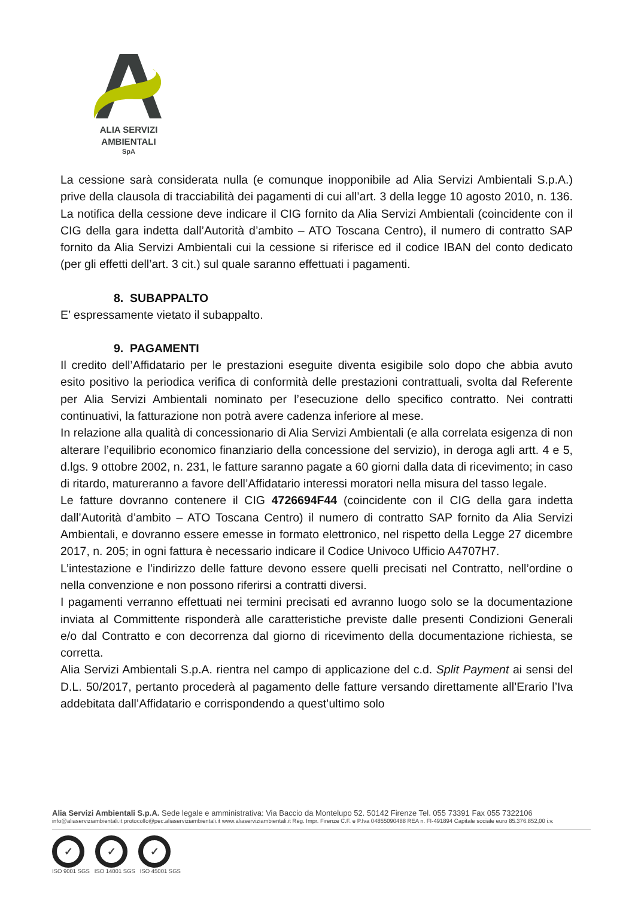ALIA SERVIZI
AMBIENTALI
SpA
La cessione sarà considerata nulla (e comunque inopponibile ad Alia Servizi Ambientali S.p.A.) prive della clausola di tracciabilità dei pagamenti di cui all’art. 3 della legge 10 agosto 2010, n. 136. La notifica della cessione deve indicare il CIG fornito da Alia Servizi Ambientali (coincidente con il CIG della gara indetta dall’Autorità d’ambito – ATO Toscana Centro), il numero di contratto SAP fornito da Alia Servizi Ambientali cui la cessione si riferisce ed il codice IBAN del conto dedicato (per gli effetti dell’art. 3 cit.) sul quale saranno effettuati i pagamenti.
8. SUBAPPALTO
E’ espressamente vietato il subappalto.
9. PAGAMENTI
Il credito dell’Affidatario per le prestazioni eseguite diventa esigibile solo dopo che abbia avuto esito positivo la periodica verifica di conformità delle prestazioni contrattuali, svolta dal Referente per Alia Servizi Ambientali nominato per l’esecuzione dello specifico contratto. Nei contratti continuativi, la fatturazione non potrà avere cadenza inferiore al mese.
In relazione alla qualità di concessionario di Alia Servizi Ambientali (e alla correlata esigenza di non alterare l’equilibrio economico finanziario della concessione del servizio), in deroga agli artt. 4 e 5, d.lgs. 9 ottobre 2002, n. 231, le fatture saranno pagate a 60 giorni dalla data di ricevimento; in caso di ritardo, matureranno a favore dell’Affidatario interessi moratori nella misura del tasso legale.
Le fatture dovranno contenere il CIG 4726694F44 (coincidente con il CIG della gara indetta dall’Autorità d’ambito – ATO Toscana Centro) il numero di contratto SAP fornito da Alia Servizi Ambientali, e dovranno essere emesse in formato elettronico, nel rispetto della Legge 27 dicembre 2017, n. 205; in ogni fattura è necessario indicare il Codice Univoco Ufficio A4707H7.
L’intestazione e l’indirizzo delle fatture devono essere quelli precisati nel Contratto, nell’ordine o nella convenzione e non possono riferirsi a contratti diversi.
I pagamenti verranno effettuati nei termini precisati ed avranno luogo solo se la documentazione inviata al Committente risponderà alle caratteristiche previste dalle presenti Condizioni Generali e/o dal Contratto e con decorrenza dal giorno di ricevimento della documentazione richiesta, se corretta.
Alia Servizi Ambientali S.p.A. rientra nel campo di applicazione del c.d. Split Payment ai sensi del D.L. 50/2017, pertanto procederà al pagamento delle fatture versando direttamente all’Erario l’Iva addebitata dall’Affidatario e corrispondendo a quest’ultimo solo
Alia Servizi Ambientali S.p.A. Sede legale e amministrativa: Via Baccio da Montelupo 52. 50142 Firenze Tel. 055 73391 Fax 055 7322106
info@aliaserviziambientali.it protocollo@pec.aliaserviziambientali.it www.aliaserviziambientali.it Reg. Impr. Firenze C.F. e P.Iva 04855090488 REA n. FI-491894 Capitale sociale euro 85.376.852,00 i.v.
✓ ✓ ✓
ISO 9001 SGS ISO 14001 SGS ISO 45001 SGS